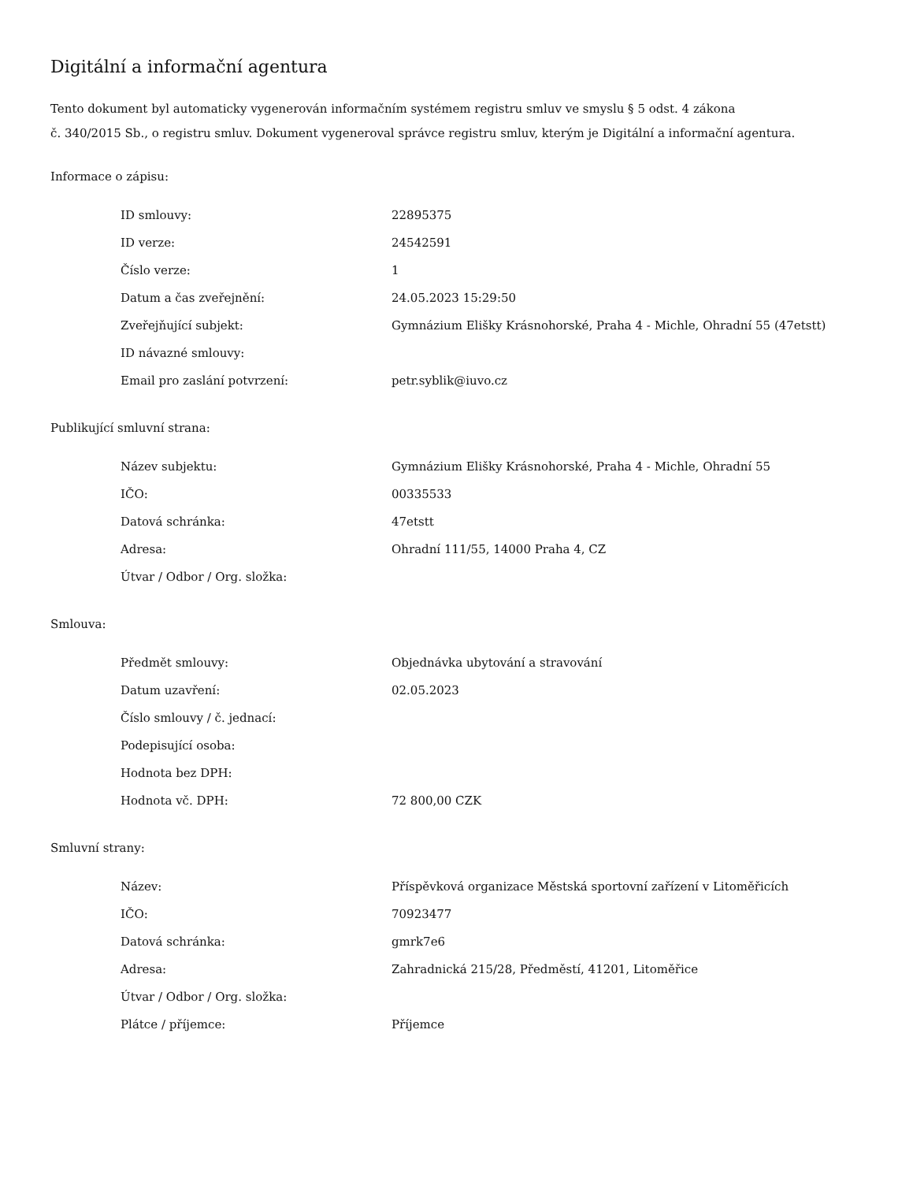Digitální a informační agentura
Tento dokument byl automaticky vygenerován informačním systémem registru smluv ve smyslu § 5 odst. 4 zákona
č. 340/2015 Sb., o registru smluv. Dokument vygeneroval správce registru smluv, kterým je Digitální a informační agentura.
Informace o zápisu:
| ID smlouvy: | 22895375 |
| ID verze: | 24542591 |
| Číslo verze: | 1 |
| Datum a čas zveřejnění: | 24.05.2023 15:29:50 |
| Zveřejňující subjekt: | Gymnázium Elišky Krásnohorské, Praha 4 - Michle, Ohradní 55 (47etstt) |
| ID návazné smlouvy: | |
| Email pro zaslání potvrzení: | petr.syblik@iuvo.cz |
Publikující smluvní strana:
| Název subjektu: | Gymnázium Elišky Krásnohorské, Praha 4 - Michle, Ohradní 55 |
| IČO: | 00335533 |
| Datová schránka: | 47etstt |
| Adresa: | Ohradní 111/55, 14000 Praha 4, CZ |
| Útvar / Odbor / Org. složka: | |
Smlouva:
| Předmět smlouvy: | Objednávka ubytování a stravování |
| Datum uzavření: | 02.05.2023 |
| Číslo smlouvy / č. jednací: | |
| Podepisující osoba: | |
| Hodnota bez DPH: | |
| Hodnota vč. DPH: | 72 800,00 CZK |
Smluvní strany:
| Název: | Příspěvková organizace Městská sportovní zařízení v Litoměřicích |
| IČO: | 70923477 |
| Datová schránka: | gmrk7e6 |
| Adresa: | Zahradnická 215/28, Předměstí, 41201, Litoměřice |
| Útvar / Odbor / Org. složka: | |
| Plátce / příjemce: | Příjemce |